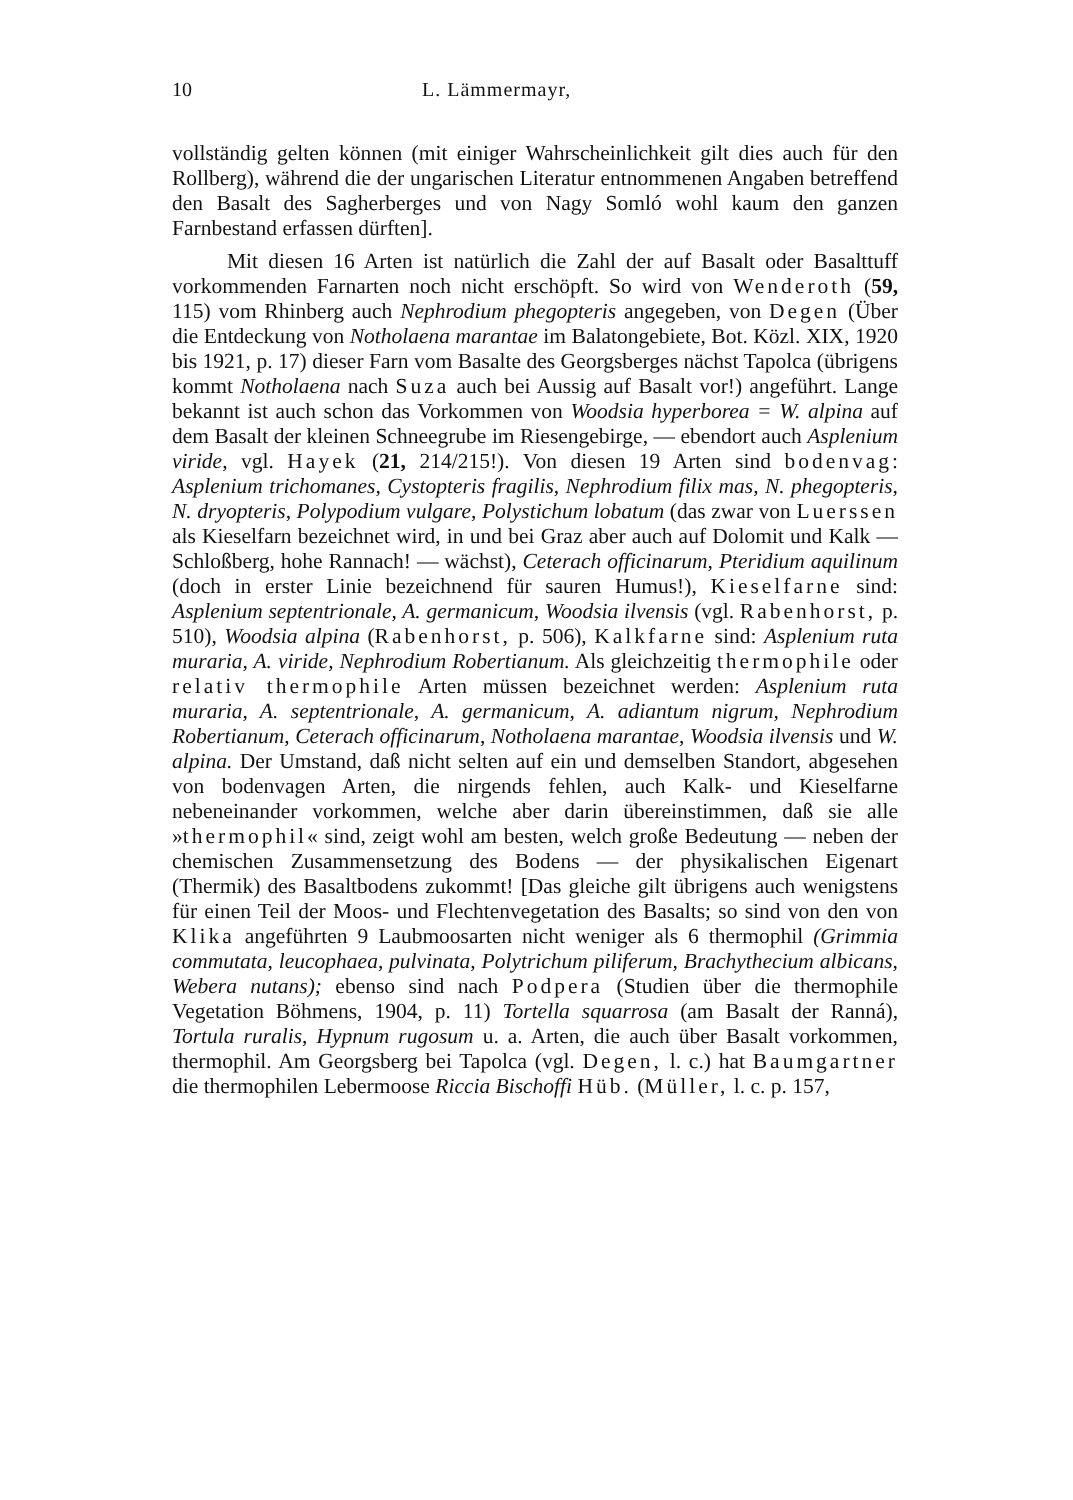10 L. Lämmermayr,
vollständig gelten können (mit einiger Wahrscheinlichkeit gilt dies auch für den Rollberg), während die der ungarischen Literatur entnommenen Angaben betreffend den Basalt des Sagherberges und von Nagy Somló wohl kaum den ganzen Farnbestand erfassen dürften].
Mit diesen 16 Arten ist natürlich die Zahl der auf Basalt oder Basalttuff vorkommenden Farnarten noch nicht erschöpft. So wird von Wenderoth (59, 115) vom Rhinberg auch Nephrodium phegopteris angegeben, von Degen (Über die Entdeckung von Notholaena marantae im Balatongebiete, Bot. Közl. XIX, 1920 bis 1921, p. 17) dieser Farn vom Basalte des Georgsberges nächst Tapolca (übrigens kommt Notholaena nach Suza auch bei Aussig auf Basalt vor!) angeführt. Lange bekannt ist auch schon das Vorkommen von Woodsia hyperborea = W. alpina auf dem Basalt der kleinen Schneegrube im Riesengebirge, — ebendort auch Asplenium viride, vgl. Hayek (21, 214/215!). Von diesen 19 Arten sind bodenvag: Asplenium trichomanes, Cystopteris fragilis, Nephrodium filix mas, N. phegopteris, N. dryopteris, Polypodium vulgare, Polystichum lobatum (das zwar von Luerssen als Kieselfarn bezeichnet wird, in und bei Graz aber auch auf Dolomit und Kalk — Schloßberg, hohe Rannach! — wächst), Ceterach officinarum, Pteridium aquilinum (doch in erster Linie bezeichnend für sauren Humus!), Kieselfarne sind: Asplenium septentrionale, A. germanicum, Woodsia ilvensis (vgl. Rabenhorst, p. 510), Woodsia alpina (Rabenhorst, p. 506), Kalkfarne sind: Asplenium ruta muraria, A. viride, Nephrodium Robertianum. Als gleichzeitig thermophile oder relativ thermophile Arten müssen bezeichnet werden: Asplenium ruta muraria, A. septentrionale, A. germanicum, A. adiantum nigrum, Nephrodium Robertianum, Ceterach officinarum, Notholaena marantae, Woodsia ilvensis und W. alpina. Der Umstand, daß nicht selten auf ein und demselben Standort, abgesehen von bodenvagen Arten, die nirgends fehlen, auch Kalk- und Kieselfarne nebeneinander vorkommen, welche aber darin übereinstimmen, daß sie alle »thermophil« sind, zeigt wohl am besten, welch große Bedeutung — neben der chemischen Zusammensetzung des Bodens — der physikalischen Eigenart (Thermik) des Basaltbodens zukommt! [Das gleiche gilt übrigens auch wenigstens für einen Teil der Moos- und Flechtenvegetation des Basalts; so sind von den von Klika angeführten 9 Laubmoosarten nicht weniger als 6 thermophil (Grimmia commutata, leucophaea, pulvinata, Polytrichum piliferum, Brachythecium albicans, Webera nutans); ebenso sind nach Podpera (Studien über die thermophile Vegetation Böhmens, 1904, p. 11) Tortella squarrosa (am Basalt der Ranná), Tortula ruralis, Hypnum rugosum u. a. Arten, die auch über Basalt vorkommen, thermophil. Am Georgsberg bei Tapolca (vgl. Degen, l. c.) hat Baumgartner die thermophilen Lebermoose Riccia Bischoffi Hüb. (Müller, l. c. p. 157,